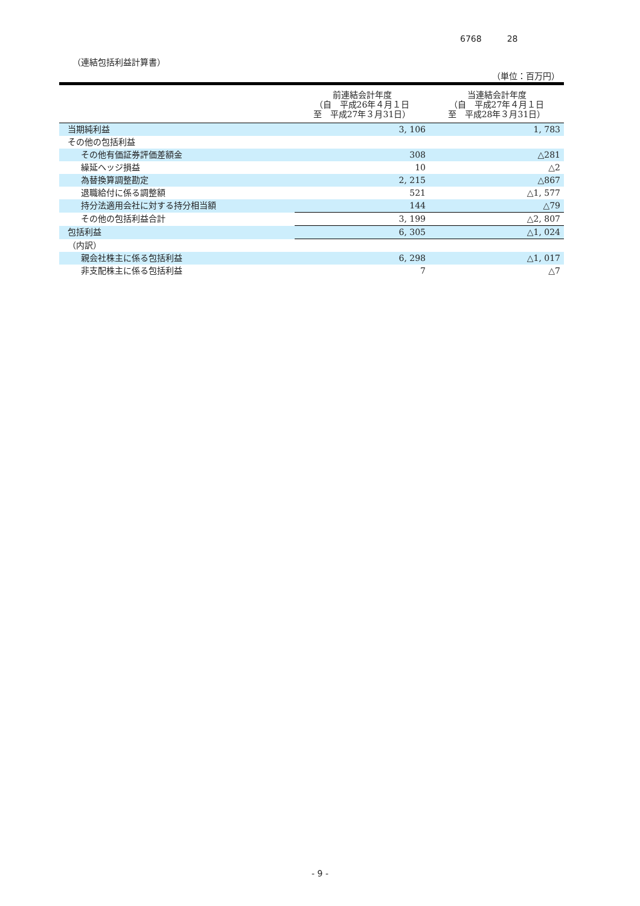6768 28
（連結包括利益計算書）
（単位：百万円）
| | 前連結会計年度 （自 平成26年４月１日 至 平成27年３月31日） | 当連結会計年度 （自 平成27年４月１日 至 平成28年３月31日） |
| --- | --- | --- |
| 当期純利益 | 3, 106 | 1, 783 |
| その他の包括利益 | | |
| その他有価証券評価差額金 | 308 | △281 |
| 繰延ヘッジ損益 | 10 | △2 |
| 為替換算調整勘定 | 2, 215 | △867 |
| 退職給付に係る調整額 | 521 | △1, 577 |
| 持分法適用会社に対する持分相当額 | 144 | △79 |
| その他の包括利益合計 | 3, 199 | △2, 807 |
| 包括利益 | 6, 305 | △1, 024 |
| （内訳） | | |
| 親会社株主に係る包括利益 | 6, 298 | △1, 017 |
| 非支配株主に係る包括利益 | 7 | △7 |
- 9 -